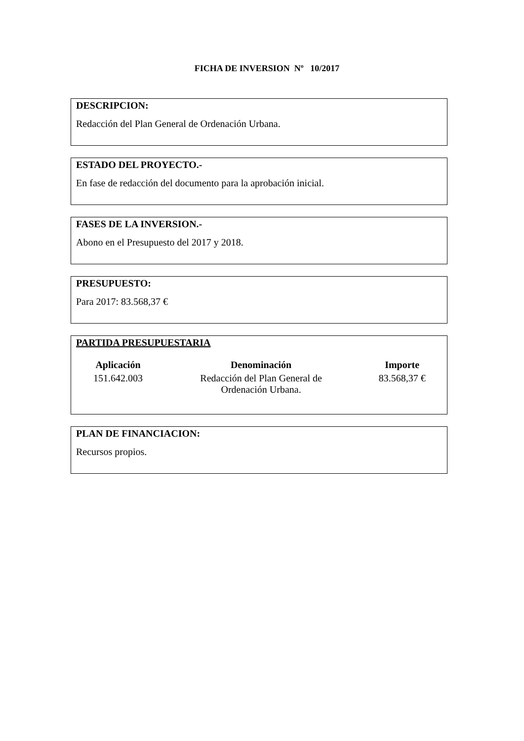FICHA DE INVERSION Nº 10/2017
DESCRIPCION:
Redacción del Plan General de Ordenación Urbana.
ESTADO DEL PROYECTO.-
En fase de redacción del documento para la aprobación inicial.
FASES DE LA INVERSION.-
Abono en el Presupuesto del 2017 y 2018.
PRESUPUESTO:
Para 2017: 83.568,37 €
PARTIDA PRESUPUESTARIA
| Aplicación | Denominación | Importe |
| --- | --- | --- |
| 151.642.003 | Redacción del Plan General de Ordenación Urbana. | 83.568,37 € |
PLAN DE FINANCIACION:
Recursos propios.